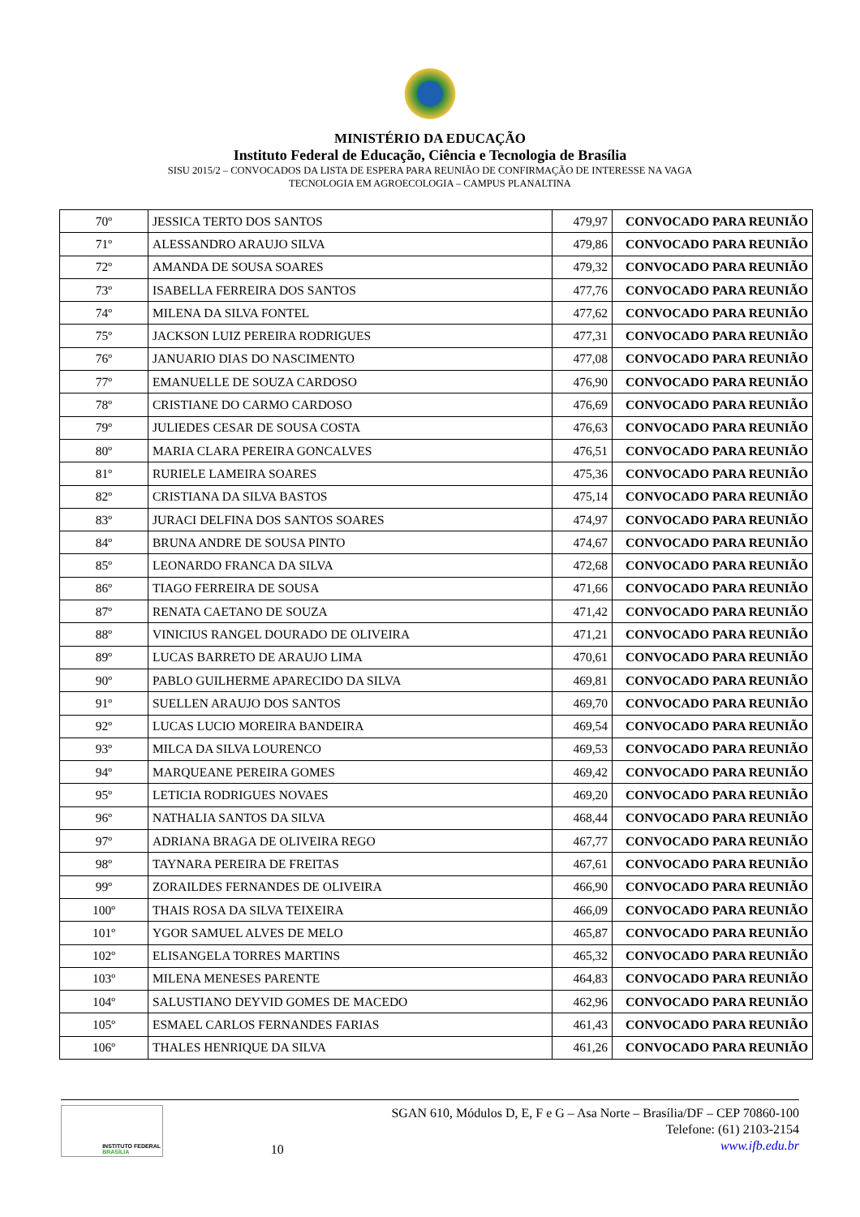MINISTÉRIO DA EDUCAÇÃO
Instituto Federal de Educação, Ciência e Tecnologia de Brasília
SISU 2015/2 – CONVOCADOS DA LISTA DE ESPERA PARA REUNIÃO DE CONFIRMAÇÃO DE INTERESSE NA VAGA
TECNOLOGIA EM AGROECOLOGIA – CAMPUS PLANALTINA
| 70º | JESSICA TERTO DOS SANTOS | 479,97 | CONVOCADO PARA REUNIÃO |
| 71º | ALESSANDRO ARAUJO SILVA | 479,86 | CONVOCADO PARA REUNIÃO |
| 72º | AMANDA DE SOUSA SOARES | 479,32 | CONVOCADO PARA REUNIÃO |
| 73º | ISABELLA FERREIRA DOS SANTOS | 477,76 | CONVOCADO PARA REUNIÃO |
| 74º | MILENA DA SILVA FONTEL | 477,62 | CONVOCADO PARA REUNIÃO |
| 75º | JACKSON LUIZ PEREIRA RODRIGUES | 477,31 | CONVOCADO PARA REUNIÃO |
| 76º | JANUARIO DIAS DO NASCIMENTO | 477,08 | CONVOCADO PARA REUNIÃO |
| 77º | EMANUELLE DE SOUZA CARDOSO | 476,90 | CONVOCADO PARA REUNIÃO |
| 78º | CRISTIANE DO CARMO CARDOSO | 476,69 | CONVOCADO PARA REUNIÃO |
| 79º | JULIEDES CESAR DE SOUSA COSTA | 476,63 | CONVOCADO PARA REUNIÃO |
| 80º | MARIA CLARA PEREIRA GONCALVES | 476,51 | CONVOCADO PARA REUNIÃO |
| 81º | RURIELE LAMEIRA SOARES | 475,36 | CONVOCADO PARA REUNIÃO |
| 82º | CRISTIANA DA SILVA BASTOS | 475,14 | CONVOCADO PARA REUNIÃO |
| 83º | JURACI DELFINA DOS SANTOS SOARES | 474,97 | CONVOCADO PARA REUNIÃO |
| 84º | BRUNA ANDRE DE SOUSA PINTO | 474,67 | CONVOCADO PARA REUNIÃO |
| 85º | LEONARDO FRANCA DA SILVA | 472,68 | CONVOCADO PARA REUNIÃO |
| 86º | TIAGO FERREIRA DE SOUSA | 471,66 | CONVOCADO PARA REUNIÃO |
| 87º | RENATA CAETANO DE SOUZA | 471,42 | CONVOCADO PARA REUNIÃO |
| 88º | VINICIUS RANGEL DOURADO DE OLIVEIRA | 471,21 | CONVOCADO PARA REUNIÃO |
| 89º | LUCAS BARRETO DE ARAUJO LIMA | 470,61 | CONVOCADO PARA REUNIÃO |
| 90º | PABLO GUILHERME APARECIDO DA SILVA | 469,81 | CONVOCADO PARA REUNIÃO |
| 91º | SUELLEN ARAUJO DOS SANTOS | 469,70 | CONVOCADO PARA REUNIÃO |
| 92º | LUCAS LUCIO MOREIRA BANDEIRA | 469,54 | CONVOCADO PARA REUNIÃO |
| 93º | MILCA DA SILVA LOURENCO | 469,53 | CONVOCADO PARA REUNIÃO |
| 94º | MARQUEANE PEREIRA GOMES | 469,42 | CONVOCADO PARA REUNIÃO |
| 95º | LETICIA RODRIGUES NOVAES | 469,20 | CONVOCADO PARA REUNIÃO |
| 96º | NATHALIA SANTOS DA SILVA | 468,44 | CONVOCADO PARA REUNIÃO |
| 97º | ADRIANA BRAGA DE OLIVEIRA REGO | 467,77 | CONVOCADO PARA REUNIÃO |
| 98º | TAYNARA PEREIRA DE FREITAS | 467,61 | CONVOCADO PARA REUNIÃO |
| 99º | ZORAILDES FERNANDES DE OLIVEIRA | 466,90 | CONVOCADO PARA REUNIÃO |
| 100º | THAIS ROSA DA SILVA TEIXEIRA | 466,09 | CONVOCADO PARA REUNIÃO |
| 101º | YGOR SAMUEL ALVES DE MELO | 465,87 | CONVOCADO PARA REUNIÃO |
| 102º | ELISANGELA TORRES MARTINS | 465,32 | CONVOCADO PARA REUNIÃO |
| 103º | MILENA MENESES PARENTE | 464,83 | CONVOCADO PARA REUNIÃO |
| 104º | SALUSTIANO DEYVID GOMES DE MACEDO | 462,96 | CONVOCADO PARA REUNIÃO |
| 105º | ESMAEL CARLOS FERNANDES FARIAS | 461,43 | CONVOCADO PARA REUNIÃO |
| 106º | THALES HENRIQUE DA SILVA | 461,26 | CONVOCADO PARA REUNIÃO |
INSTITUTO FEDERAL
BRASÍLIA
10
SGAN 610, Módulos D, E, F e G – Asa Norte – Brasília/DF – CEP 70860-100
Telefone: (61) 2103-2154
www.ifb.edu.br